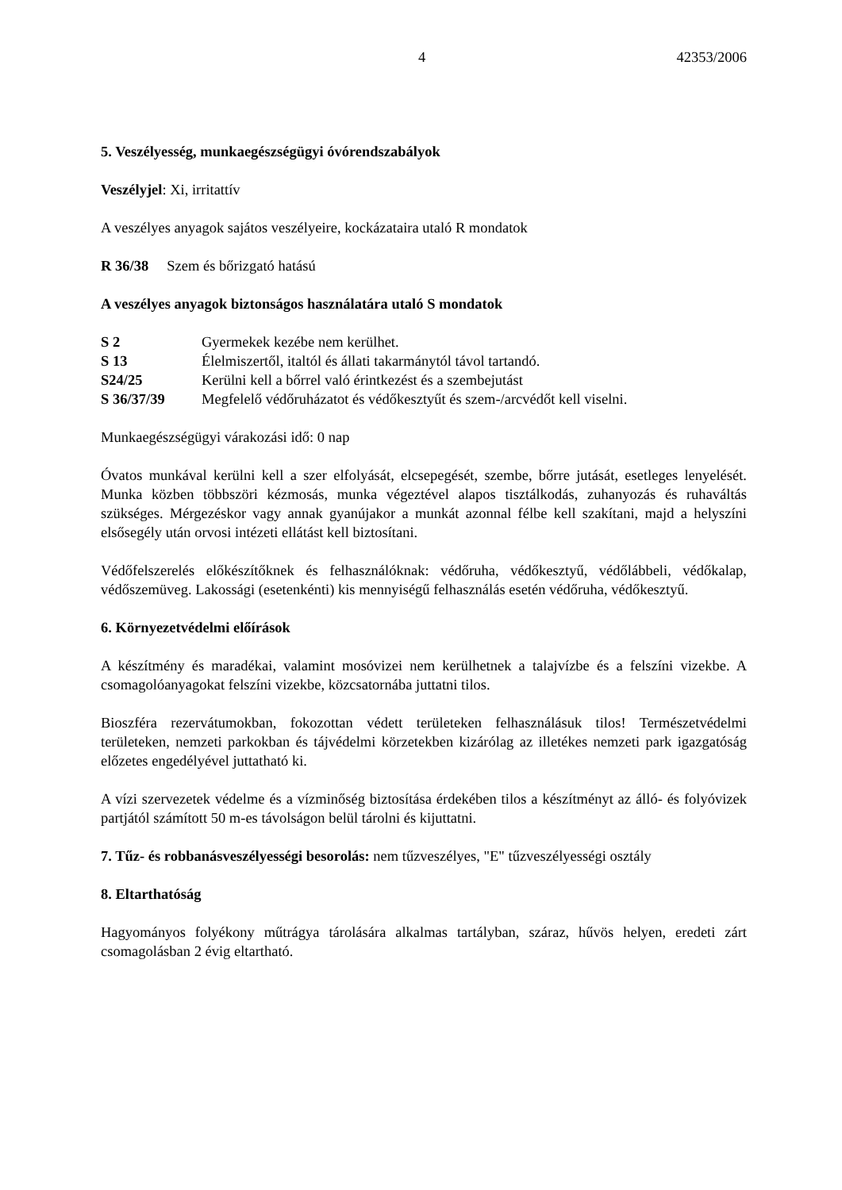4 42353/2006
5. Veszélyesség, munkaegészségügyi óvórendszabályok
Veszélyjel: Xi, irritattív
A veszélyes anyagok sajátos veszélyeire, kockázataira utaló R mondatok
R 36/38 Szem és bőrizgató hatású
A veszélyes anyagok biztonságos használatára utaló S mondatok
S 2 Gyermekek kezébe nem kerülhet.
S 13 Élelmiszertől, italtól és állati takarmánytól távol tartandó.
S24/25 Kerülni kell a bőrrel való érintkezést és a szembejutást
S 36/37/39 Megfelelő védőruházatot és védőkesztyűt és szem-/arcvédőt kell viselni.
Munkaegészségügyi várakozási idő: 0 nap
Óvatos munkával kerülni kell a szer elfolyását, elcsepegését, szembe, bőrre jutását, esetleges lenyelését. Munka közben többszöri kézmosás, munka végeztével alapos tisztálkodás, zuhanyozás és ruhaváltás szükséges. Mérgezéskor vagy annak gyanújakor a munkát azonnal félbe kell szakítani, majd a helyszíni elsősegély után orvosi intézeti ellátást kell biztosítani.
Védőfelszerelés előkészítőknek és felhasználóknak: védőruha, védőkesztyű, védőlábbeli, védőkalap, védőszemüveg. Lakossági (esetenkénti) kis mennyiségű felhasználás esetén védőruha, védőkesztyű.
6. Környezetvédelmi előírások
A készítmény és maradékai, valamint mosóvizei nem kerülhetnek a talajvízbe és a felszíni vizekbe. A csomagolóanyagokat felszíni vizekbe, közcsatornába juttatni tilos.
Bioszféra rezervátumokban, fokozottan védett területeken felhasználásuk tilos! Természetvédelmi területeken, nemzeti parkokban és tájvédelmi körzetekben kizárólag az illetékes nemzeti park igazgatóság előzetes engedélyével juttatható ki.
A vízi szervezetek védelme és a vízminőség biztosítása érdekében tilos a készítményt az álló- és folyóvizek partjától számított 50 m-es távolságon belül tárolni és kijuttatni.
7. Tűz- és robbanásveszélyességi besorolás: nem tűzveszélyes, "E" tűzveszélyességi osztály
8. Eltarthatóság
Hagyományos folyékony műtrágya tárolására alkalmas tartályban, száraz, hűvös helyen, eredeti zárt csomagolásban 2 évig eltartható.